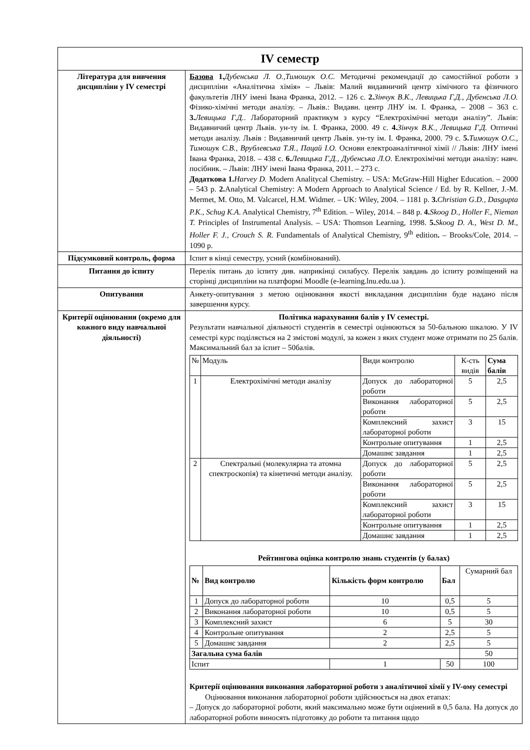| IV семестр | |
| Література для вивчення дисципліни у IV семестрі | Базова 1. Дубенська Л. О.,Тимошук О.С. Методичні рекомендації до самостійної роботи з дисципліни «Аналітична хімія» – Львів: Малий видавничий центр хімічного та фізичного факультетів ЛНУ імені Івана Франка, 2012. – 126 с. 2. Зінчук В.К., Левицька Г.Д., Дубенська Л.О. Фізико-хімічні методи аналізу. – Львів.: Видавн. центр ЛНУ ім. І. Франка, – 2008 – 363 с. 3. Левицька Г.Д. . Лабораторний практикум з курсу “Електрохімічні методи аналізу”. Львів: Видавничий центр Львів. ун-ту ім. І. Франка, 2000. 49 с. 4. Зінчук В.К., Левицька Г.Д. Оптичні методи аналізу. Львів : Видавничий центр Львів. ун-ту ім. І. Франка, 2000. 79 с. 5. Тимошук О.С., Тимошук С.В., Врублевська Т.Я., Пацай І.О. Основи електроаналітичної хімії // Львів: ЛНУ імені Івана Франка, 2018. – 438 с. 6. Левицька Г.Д., Дубенська Л.О. Електрохімічні методи аналізу: навч. посібник. – Львів: ЛНУ імені Івана Франка, 2011. – 273 с. Додаткова 1. Harvey D. Modern Analitycal Chemistry. – USA: McGraw-Hill Higher Education. – 2000 – 543 p. 2. Analytical Chemistry: A Modern Approach to Analytical Science / Ed. by R. Kellner, J.-M. Mermet, M. Otto, M. Valcarcel, H.M. Widmer. – UK: Wiley, 2004. – 1181 p. 3. Christian G.D., Dasgupta P.K., Schug K.A . Analytical Chemistry, 7<sup>th</sup> Edition. – Wiley, 2014. – 848 p. 4. Skoog D., Holler F., Nieman T. Principles of Instrumental Analysis. – USA: Thomson Learning, 1998. 5. Skoog D. A., West D. M., Holler F. J., Crouch S. R. Fundamentals of Analytical Chemistry, 9<sup>th</sup> edition . – Brooks/Cole, 2014. – 1090 p. |
| Підсумковий контроль, форма | Іспит в кінці семестру, усний (комбінований). |
| Питання до іспиту | Перелік питань до іспиту див. наприкінці силабусу. Перелік завдань до іспиту розміщений на сторінці дисципліни на платформі Moodle (e-learning.lnu.edu.ua ). |
| Опитування | Анкету-опитування з метою оцінювання якості викладання дисципліни буде надано після завершення курсу. |
| Критерії оцінювання (окремо для кожного виду навчальної діяльності) | Політика нарахування балів у IV семестрі. Результати навчальної діяльності студентів в семестрі оцінюються за 50-бальною шкалою. У IV семестрі курс поділяється на 2 змістові модулі, за кожен з яких студент може отримати по 25 балів. Максимальний бал за іспит – 50балів. / № / Модуль / Види контролю / К-сть видів / Сума балів / / 1 / Електрохімічні методи аналізу / Допуск до лабораторної роботи / 5 / 2,5 / / / / Виконання лабораторної роботи / 5 / 2,5 / / / / Комплексний захист лабораторної роботи / 3 / 15 / / / / Контрольне опитування / 1 / 2,5 / / / / Домашнє завдання / 1 / 2,5 / / 2 / Спектральні (молекулярна та атомна спектроскопія) та кінетичні методи аналізу. / Допуск до лабораторної роботи / 5 / 2,5 / / / / Виконання лабораторної роботи / 5 / 2,5 / / / / Комплексний захист лабораторної роботи / 3 / 15 / / / / Контрольне опитування / 1 / 2,5 / / / / Домашнє завдання / 1 / 2,5 / Рейтингова оцінка контролю знань студентів (у балах) / № / Вид контролю / Кількість форм контролю / Бал / Сумарний бал / / 1 / Допуск до лабораторної роботи / 10 / 0,5 / 5 / / 2 / Виконання лабораторної роботи / 10 / 0,5 / 5 / / 3 / Комплексний захист / 6 / 5 / 30 / / 4 / Контрольне опитування / 2 / 2,5 / 5 / / 5 / Домашнє завдання / 2 / 2,5 / 5 / / Загальна сума балів / / / / 50 / / Іспит / / 1 / 50 / 100 / Критерії оцінювання виконання лабораторної роботи з аналітичної хімії у IV-ому семестрі Оцінювання виконання лабораторної роботи здійснюється на двох етапах: – Допуск до лабораторної роботи, який максимально може бути оцінений в 0,5 бала. На допуск до лабораторної роботи виносять підготовку до роботи та питання щодо |